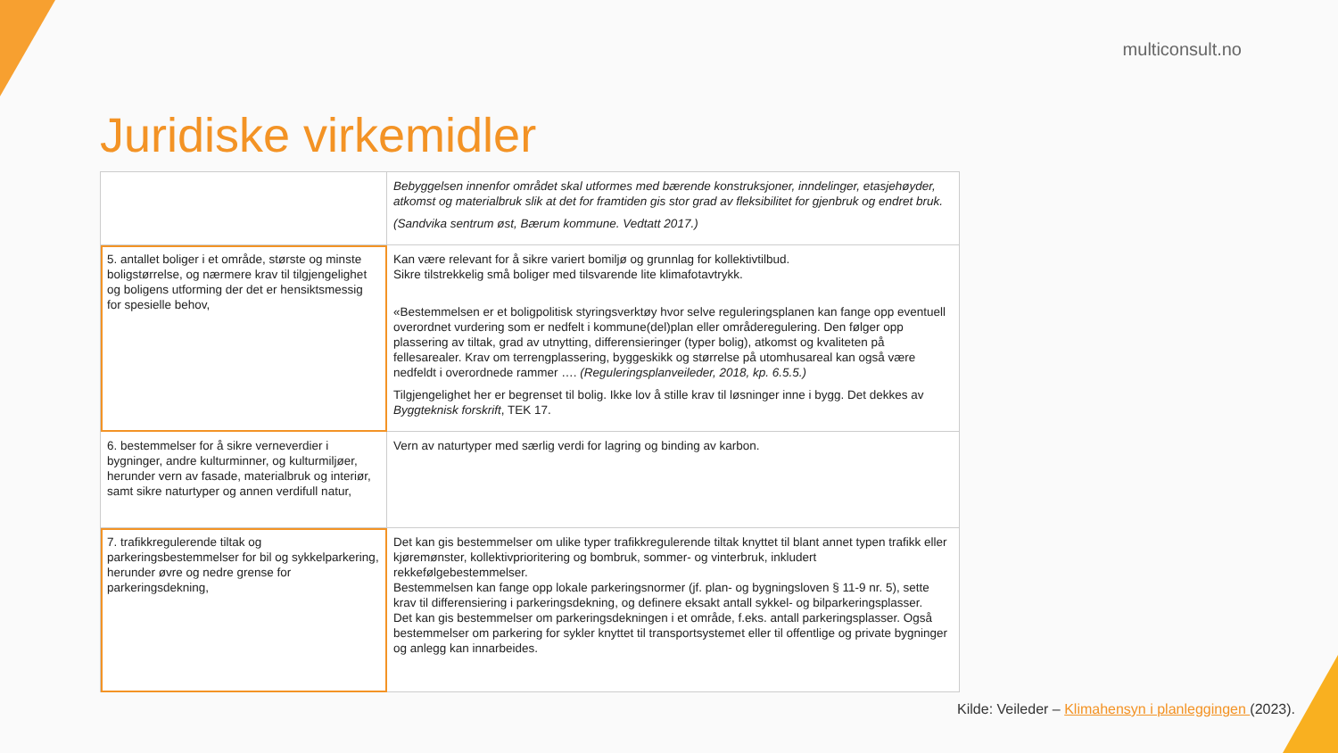multiconsult.no
Juridiske virkemidler
| | Bebyggelsen innenfor området skal utformes med bærende konstruksjoner, inndelinger, etasjehøyder, atkomst og materialbruk slik at det for framtiden gis stor grad av fleksibilitet for gjenbruk og endret bruk. (Sandvika sentrum øst, Bærum kommune. Vedtatt 2017.) |
| 5. antallet boliger i et område, største og minste boligstørrelse, og nærmere krav til tilgjengelighet og boligens utforming der det er hensiktsmessig for spesielle behov, | Kan være relevant for å sikre variert bomiljø og grunnlag for kollektivtilbud. Sikre tilstrekkelig små boliger med tilsvarende lite klimafotavtrykk. «Bestemmelsen er et boligpolitisk styringsverktøy hvor selve reguleringsplanen kan fange opp eventuell overordnet vurdering som er nedfelt i kommune(del)plan eller områderegulering. Den følger opp plassering av tiltak, grad av utnytting, differensieringer (typer bolig), atkomst og kvaliteten på fellesarealer. Krav om terrengplassering, byggeskikk og størrelse på utomhusareal kan også være nedfeldt i overordnede rammer …. (Reguleringsplanveileder, 2018, kp. 6.5.5.) Tilgjengelighet her er begrenset til bolig. Ikke lov å stille krav til løsninger inne i bygg. Det dekkes av Byggteknisk forskrift , TEK 17. |
| 6. bestemmelser for å sikre verneverdier i bygninger, andre kulturminner, og kulturmiljøer, herunder vern av fasade, materialbruk og interiør, samt sikre naturtyper og annen verdifull natur, | Vern av naturtyper med særlig verdi for lagring og binding av karbon. |
| 7. trafikkregulerende tiltak og parkeringsbestemmelser for bil og sykkelparkering, herunder øvre og nedre grense for parkeringsdekning, | Det kan gis bestemmelser om ulike typer trafikkregulerende tiltak knyttet til blant annet typen trafikk eller kjøremønster, kollektivprioritering og bombruk, sommer- og vinterbruk, inkludert rekkefølgebestemmelser. Bestemmelsen kan fange opp lokale parkeringsnormer (jf. plan- og bygningsloven § 11-9 nr. 5), sette krav til differensiering i parkeringsdekning, og definere eksakt antall sykkel- og bilparkeringsplasser. Det kan gis bestemmelser om parkeringsdekningen i et område, f.eks. antall parkeringsplasser. Også bestemmelser om parkering for sykler knyttet til transportsystemet eller til offentlige og private bygninger og anlegg kan innarbeides. |
Kilde: Veileder – Klimahensyn i planleggingen (2023).